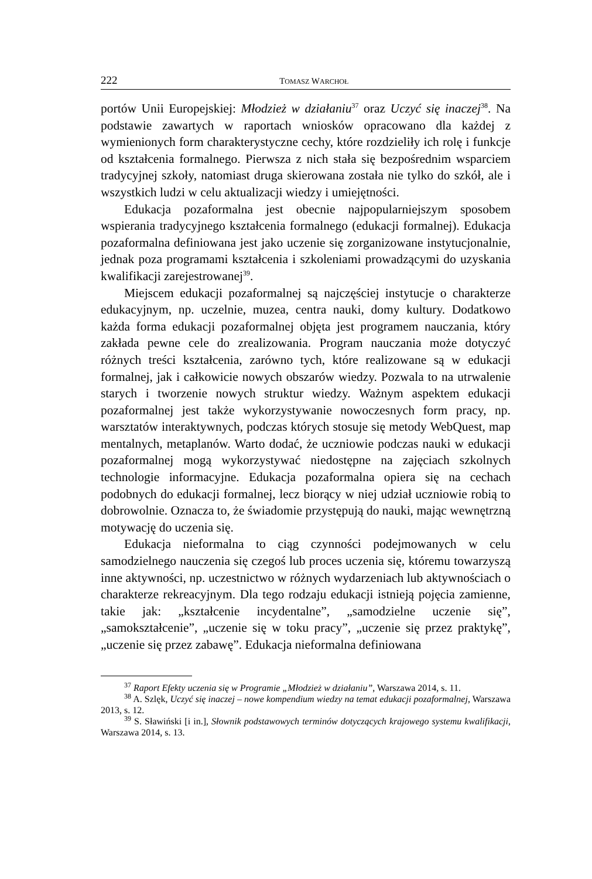222 TOMASZ WARCHOŁ
portów Unii Europejskiej: Młodzież w działaniu<sup>37</sup> oraz Uczyć się inaczej<sup>38</sup>. Na podstawie zawartych w raportach wniosków opracowano dla każdej z wymienionych form charakterystyczne cechy, które rozdzieliły ich rolę i funkcje od kształcenia formalnego. Pierwsza z nich stała się bezpośrednim wsparciem tradycyjnej szkoły, natomiast druga skierowana została nie tylko do szkół, ale i wszystkich ludzi w celu aktualizacji wiedzy i umiejętności.
Edukacja pozaformalna jest obecnie najpopularniejszym sposobem wspierania tradycyjnego kształcenia formalnego (edukacji formalnej). Edukacja pozaformalna definiowana jest jako uczenie się zorganizowane instytucjonalnie, jednak poza programami kształcenia i szkoleniami prowadzącymi do uzyskania kwalifikacji zarejestrowanej<sup>39</sup>.
Miejscem edukacji pozaformalnej są najczęściej instytucje o charakterze edukacyjnym, np. uczelnie, muzea, centra nauki, domy kultury. Dodatkowo każda forma edukacji pozaformalnej objęta jest programem nauczania, który zakłada pewne cele do zrealizowania. Program nauczania może dotyczyć różnych treści kształcenia, zarówno tych, które realizowane są w edukacji formalnej, jak i całkowicie nowych obszarów wiedzy. Pozwala to na utrwalenie starych i tworzenie nowych struktur wiedzy. Ważnym aspektem edukacji pozaformalnej jest także wykorzystywanie nowoczesnych form pracy, np. warsztatów interaktywnych, podczas których stosuje się metody WebQuest, map mentalnych, metaplanów. Warto dodać, że uczniowie podczas nauki w edukacji pozaformalnej mogą wykorzystywać niedostępne na zajęciach szkolnych technologie informacyjne. Edukacja pozaformalna opiera się na cechach podobnych do edukacji formalnej, lecz biorący w niej udział uczniowie robią to dobrowolnie. Oznacza to, że świadomie przystępują do nauki, mając wewnętrzną motywację do uczenia się.
Edukacja nieformalna to ciąg czynności podejmowanych w celu samodzielnego nauczenia się czegoś lub proces uczenia się, któremu towarzyszą inne aktywności, np. uczestnictwo w różnych wydarzeniach lub aktywnościach o charakterze rekreacyjnym. Dla tego rodzaju edukacji istnieją pojęcia zamienne, takie jak: „kształcenie incydentalne”, „samodzielne uczenie się”, „samokształcenie”, „uczenie się w toku pracy”, „uczenie się przez praktykę”, „uczenie się przez zabawę”. Edukacja nieformalna definiowana
<sup>37</sup> Raport Efekty uczenia się w Programie „Młodzież w działaniu”, Warszawa 2014, s. 11.
<sup>38</sup> A. Szlęk, Uczyć się inaczej – nowe kompendium wiedzy na temat edukacji pozaformalnej, Warszawa 2013, s. 12.
<sup>39</sup> S. Sławiński [i in.], Słownik podstawowych terminów dotyczących krajowego systemu kwalifikacji, Warszawa 2014, s. 13.